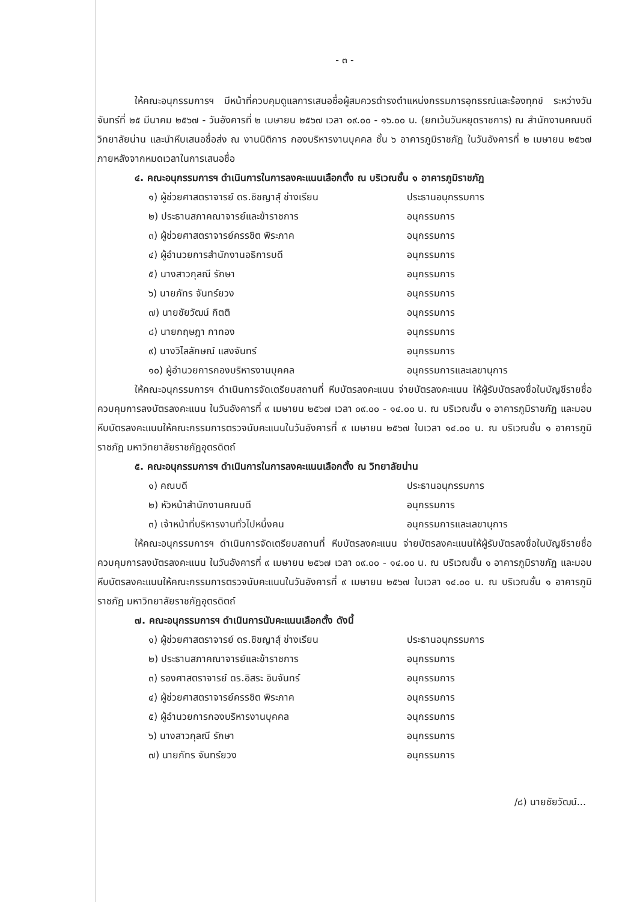- ๓ -
ให้คณะอนุกรรมการฯ มีหน้าที่ควบคุมดูแลการเสนอชื่อผู้สมควรดำรงตำแหน่งกรรมการอุทธรณ์และร้องทุกข์ ระหว่างวันจันทร์ที่ ๒๕ มีนาคม ๒๕๖๗ - วันอังคารที่ ๒ เมษายน ๒๕๖๗ เวลา ๐๙.๐๐ - ๑๖.๐๐ น. (ยกเว้นวันหยุดราชการ) ณ สำนักงานคณบดีวิทยาลัยน่าน และนำหีบเสนอชื่อส่ง ณ งานนิติการ กองบริหารงานบุคคล ชั้น ๖ อาคารภูมิราชภัฏ ในวันอังคารที่ ๒ เมษายน ๒๕๖๗ ภายหลังจากหมดเวลาในการเสนอชื่อ
๔. คณะอนุกรรมการฯ ดำเนินการในการลงคะแนนเลือกตั้ง ณ บริเวณชั้น ๑ อาคารภูมิราชภัฏ
๑) ผู้ช่วยศาสตราจารย์ ดร.ชิชญาสุ์ ช่างเรียน ประธานอนุกรรมการ
๒) ประธานสภาคณาจารย์และข้าราชการ อนุกรรมการ
๓) ผู้ช่วยศาสตราจารย์ครรชิต พิระภาค อนุกรรมการ
๔) ผู้อำนวยการสำนักงานอธิการบดี อนุกรรมการ
๕) นางสาวกุลณี รักษา อนุกรรมการ
๖) นายภัทร จันทร์ยวง อนุกรรมการ
๗) นายชัยวัฒน์ กิตติ อนุกรรมการ
๘) นายกฤษฎา กาทอง อนุกรรมการ
๙) นางวิไลลักษณ์ แสงจันทร์ อนุกรรมการ
๑๐) ผู้อำนวยการกองบริหารงานบุคคล อนุกรรมการและเลขานุการ
ให้คณะอนุกรรมการฯ ดำเนินการจัดเตรียมสถานที่ หีบบัตรลงคะแนน จ่ายบัตรลงคะแนน ให้ผู้รับบัตรลงชื่อในบัญชีรายชื่อ ควบคุมการลงบัตรลงคะแนน ในวันอังคารที่ ๙ เมษายน ๒๕๖๗ เวลา ๐๙.๐๐ - ๑๔.๐๐ น. ณ บริเวณชั้น ๑ อาคารภูมิราชภัฏ และมอบหีบบัตรลงคะแนนให้คณะกรรมการตรวจนับคะแนนในวันอังคารที่ ๙ เมษายน ๒๕๖๗ ในเวลา ๑๔.๐๐ น. ณ บริเวณชั้น ๑ อาคารภูมิราชภัฏ มหาวิทยาลัยราชภัฏอุตรดิตถ์
๕. คณะอนุกรรมการฯ ดำเนินการในการลงคะแนนเลือกตั้ง ณ วิทยาลัยน่าน
๑) คณบดี ประธานอนุกรรมการ
๒) หัวหน้าสำนักงานคณบดี อนุกรรมการ
๓) เจ้าหน้าที่บริหารงานทั่วไปหนึ่งคน อนุกรรมการและเลขานุการ
ให้คณะอนุกรรมการฯ ดำเนินการจัดเตรียมสถานที่ หีบบัตรลงคะแนน จ่ายบัตรลงคะแนนให้ผู้รับบัตรลงชื่อในบัญชีรายชื่อ ควบคุมการลงบัตรลงคะแนน ในวันอังคารที่ ๙ เมษายน ๒๕๖๗ เวลา ๐๙.๐๐ - ๑๔.๐๐ น. ณ บริเวณชั้น ๑ อาคารภูมิราชภัฏ และมอบหีบบัตรลงคะแนนให้คณะกรรมการตรวจนับคะแนนในวันอังคารที่ ๙ เมษายน ๒๕๖๗ ในเวลา ๑๔.๐๐ น. ณ บริเวณชั้น ๑ อาคารภูมิราชภัฏ มหาวิทยาลัยราชภัฏอุตรดิตถ์
๗. คณะอนุกรรมการฯ ดำเนินการนับคะแนนเลือกตั้ง ดังนี้
๑) ผู้ช่วยศาสตราจารย์ ดร.ชิชญาสุ์ ช่างเรียน ประธานอนุกรรมการ
๒) ประธานสภาคณาจารย์และข้าราชการ อนุกรรมการ
๓) รองศาสตราจารย์ ดร.อิสระ อินจันทร์ อนุกรรมการ
๔) ผู้ช่วยศาสตราจารย์ครรชิต พิระภาค อนุกรรมการ
๕) ผู้อำนวยการกองบริหารงานบุคคล อนุกรรมการ
๖) นางสาวกุลณี รักษา อนุกรรมการ
๗) นายภัทร จันทร์ยวง อนุกรรมการ
/๘) นายชัยวัฒน์...